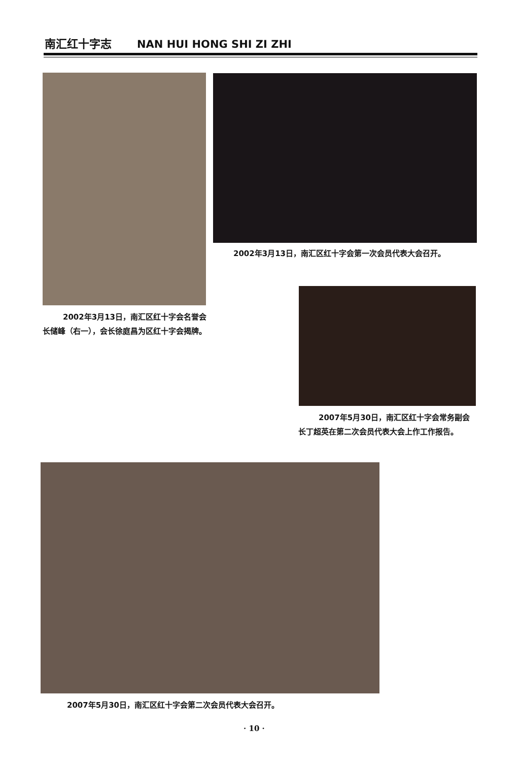南汇红十字志 NAN HUI HONG SHI ZI ZHI
2002年3月13日，南汇区红十字会第一次会员代表大会召开。
2002年3月13日，南汇区红十字会名誉会长储峰（右一），会长徐庭昌为区红十字会揭牌。
2007年5月30日，南汇区红十字会常务副会长丁超英在第二次会员代表大会上作工作报告。
2007年5月30日，南汇区红十字会第二次会员代表大会召开。
· 10 ·